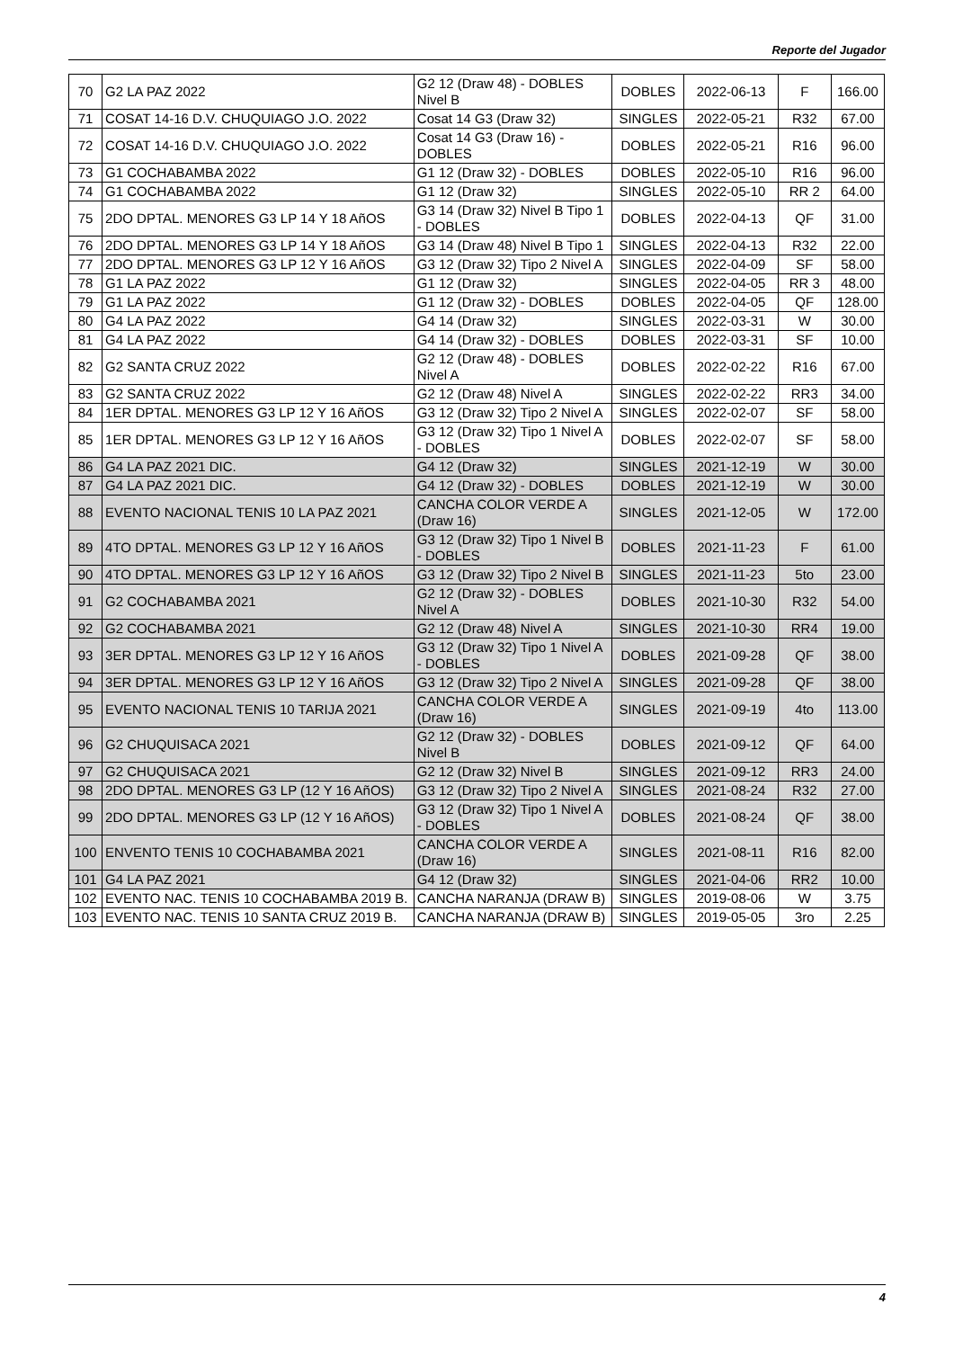Reporte del Jugador
| 70 | G2 LA PAZ 2022 | G2 12 (Draw 48) - DOBLES Nivel B | DOBLES | 2022-06-13 | F | 166.00 |
| 71 | COSAT 14-16 D.V. CHUQUIAGO J.O. 2022 | Cosat 14 G3 (Draw 32) | SINGLES | 2022-05-21 | R32 | 67.00 |
| 72 | COSAT 14-16 D.V. CHUQUIAGO J.O. 2022 | Cosat 14 G3 (Draw 16) - DOBLES | DOBLES | 2022-05-21 | R16 | 96.00 |
| 73 | G1 COCHABAMBA 2022 | G1 12 (Draw 32) - DOBLES | DOBLES | 2022-05-10 | R16 | 96.00 |
| 74 | G1 COCHABAMBA 2022 | G1 12 (Draw 32) | SINGLES | 2022-05-10 | RR 2 | 64.00 |
| 75 | 2DO DPTAL. MENORES G3 LP 14 Y 18 AñOS | G3 14 (Draw 32) Nivel B Tipo 1 - DOBLES | DOBLES | 2022-04-13 | QF | 31.00 |
| 76 | 2DO DPTAL. MENORES G3 LP 14 Y 18 AñOS | G3 14 (Draw 48) Nivel B Tipo 1 | SINGLES | 2022-04-13 | R32 | 22.00 |
| 77 | 2DO DPTAL. MENORES G3 LP 12 Y 16 AñOS | G3 12 (Draw 32) Tipo 2 Nivel A | SINGLES | 2022-04-09 | SF | 58.00 |
| 78 | G1 LA PAZ 2022 | G1 12 (Draw 32) | SINGLES | 2022-04-05 | RR 3 | 48.00 |
| 79 | G1 LA PAZ 2022 | G1 12 (Draw 32) - DOBLES | DOBLES | 2022-04-05 | QF | 128.00 |
| 80 | G4 LA PAZ 2022 | G4 14 (Draw 32) | SINGLES | 2022-03-31 | W | 30.00 |
| 81 | G4 LA PAZ 2022 | G4 14 (Draw 32) - DOBLES | DOBLES | 2022-03-31 | SF | 10.00 |
| 82 | G2 SANTA CRUZ 2022 | G2 12 (Draw 48) - DOBLES Nivel A | DOBLES | 2022-02-22 | R16 | 67.00 |
| 83 | G2 SANTA CRUZ 2022 | G2 12 (Draw 48) Nivel A | SINGLES | 2022-02-22 | RR3 | 34.00 |
| 84 | 1ER DPTAL. MENORES G3 LP 12 Y 16 AñOS | G3 12 (Draw 32) Tipo 2 Nivel A | SINGLES | 2022-02-07 | SF | 58.00 |
| 85 | 1ER DPTAL. MENORES G3 LP 12 Y 16 AñOS | G3 12 (Draw 32) Tipo 1 Nivel A - DOBLES | DOBLES | 2022-02-07 | SF | 58.00 |
| 86 | G4 LA PAZ 2021 DIC. | G4 12 (Draw 32) | SINGLES | 2021-12-19 | W | 30.00 |
| 87 | G4 LA PAZ 2021 DIC. | G4 12 (Draw 32) - DOBLES | DOBLES | 2021-12-19 | W | 30.00 |
| 88 | EVENTO NACIONAL TENIS 10 LA PAZ 2021 | CANCHA COLOR VERDE A (Draw 16) | SINGLES | 2021-12-05 | W | 172.00 |
| 89 | 4TO DPTAL. MENORES G3 LP 12 Y 16 AñOS | G3 12 (Draw 32) Tipo 1 Nivel B - DOBLES | DOBLES | 2021-11-23 | F | 61.00 |
| 90 | 4TO DPTAL. MENORES G3 LP 12 Y 16 AñOS | G3 12 (Draw 32) Tipo 2 Nivel B | SINGLES | 2021-11-23 | 5to | 23.00 |
| 91 | G2 COCHABAMBA 2021 | G2 12 (Draw 32) - DOBLES Nivel A | DOBLES | 2021-10-30 | R32 | 54.00 |
| 92 | G2 COCHABAMBA 2021 | G2 12 (Draw 48) Nivel A | SINGLES | 2021-10-30 | RR4 | 19.00 |
| 93 | 3ER DPTAL. MENORES G3 LP 12 Y 16 AñOS | G3 12 (Draw 32) Tipo 1 Nivel A - DOBLES | DOBLES | 2021-09-28 | QF | 38.00 |
| 94 | 3ER DPTAL. MENORES G3 LP 12 Y 16 AñOS | G3 12 (Draw 32) Tipo 2 Nivel A | SINGLES | 2021-09-28 | QF | 38.00 |
| 95 | EVENTO NACIONAL TENIS 10 TARIJA 2021 | CANCHA COLOR VERDE A (Draw 16) | SINGLES | 2021-09-19 | 4to | 113.00 |
| 96 | G2 CHUQUISACA 2021 | G2 12 (Draw 32) - DOBLES Nivel B | DOBLES | 2021-09-12 | QF | 64.00 |
| 97 | G2 CHUQUISACA 2021 | G2 12 (Draw 32) Nivel B | SINGLES | 2021-09-12 | RR3 | 24.00 |
| 98 | 2DO DPTAL. MENORES G3 LP (12 Y 16 AñOS) | G3 12 (Draw 32) Tipo 2 Nivel A | SINGLES | 2021-08-24 | R32 | 27.00 |
| 99 | 2DO DPTAL. MENORES G3 LP (12 Y 16 AñOS) | G3 12 (Draw 32) Tipo 1 Nivel A - DOBLES | DOBLES | 2021-08-24 | QF | 38.00 |
| 100 | ENVENTO TENIS 10 COCHABAMBA 2021 | CANCHA COLOR VERDE A (Draw 16) | SINGLES | 2021-08-11 | R16 | 82.00 |
| 101 | G4 LA PAZ 2021 | G4 12 (Draw 32) | SINGLES | 2021-04-06 | RR2 | 10.00 |
| 102 | EVENTO NAC. TENIS 10 COCHABAMBA 2019 B. | CANCHA NARANJA (DRAW B) | SINGLES | 2019-08-06 | W | 3.75 |
| 103 | EVENTO NAC. TENIS 10 SANTA CRUZ 2019 B. | CANCHA NARANJA (DRAW B) | SINGLES | 2019-05-05 | 3ro | 2.25 |
4